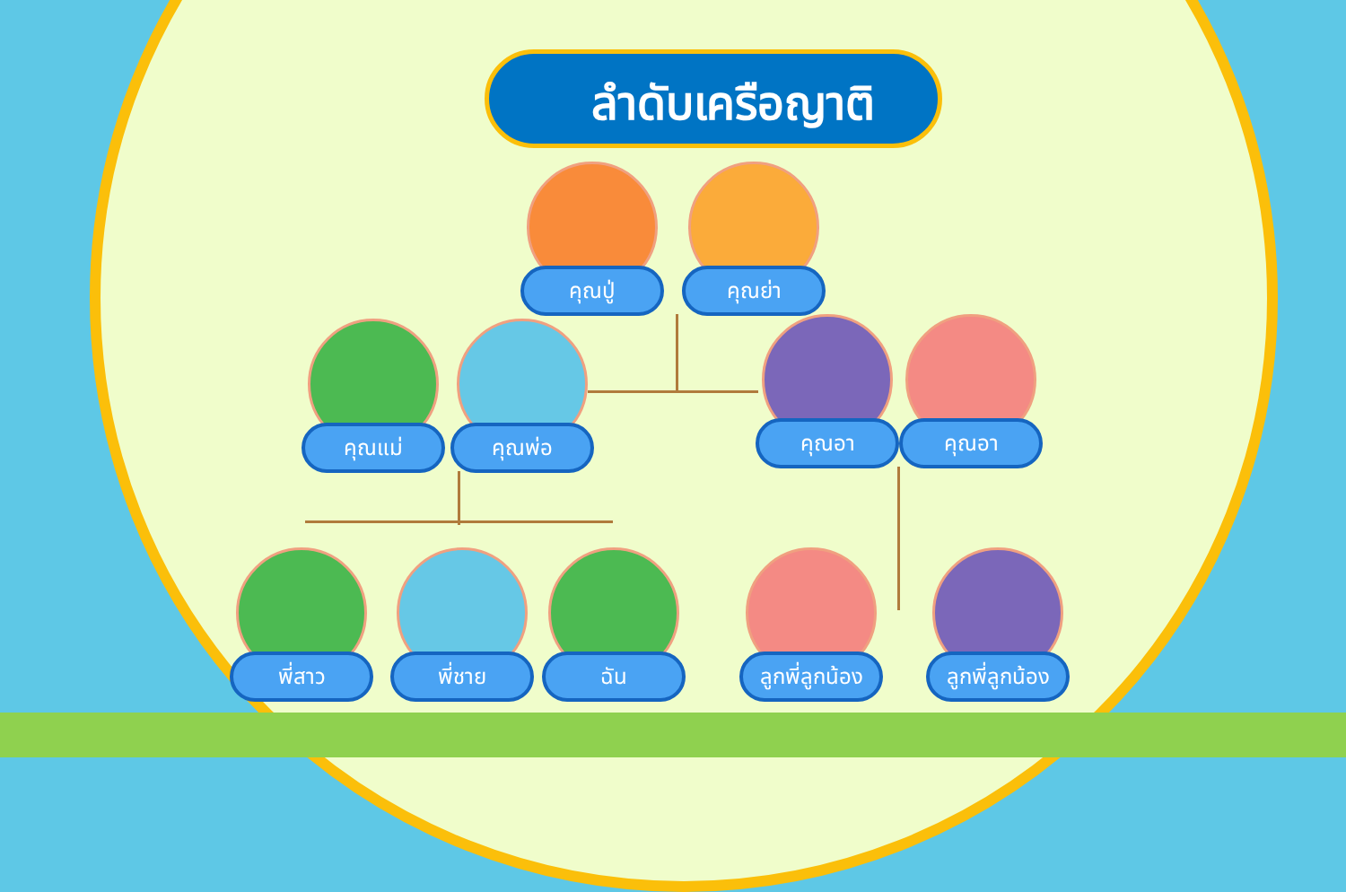ลำดับเครือญาติ
คุณปู่ คุณย่า
คุณแม่ คุณพ่อ คุณอา คุณอา
พี่สาว พี่ชาย ฉัน ลูกพี่ลูกน้อง ลูกพี่ลูกน้อง